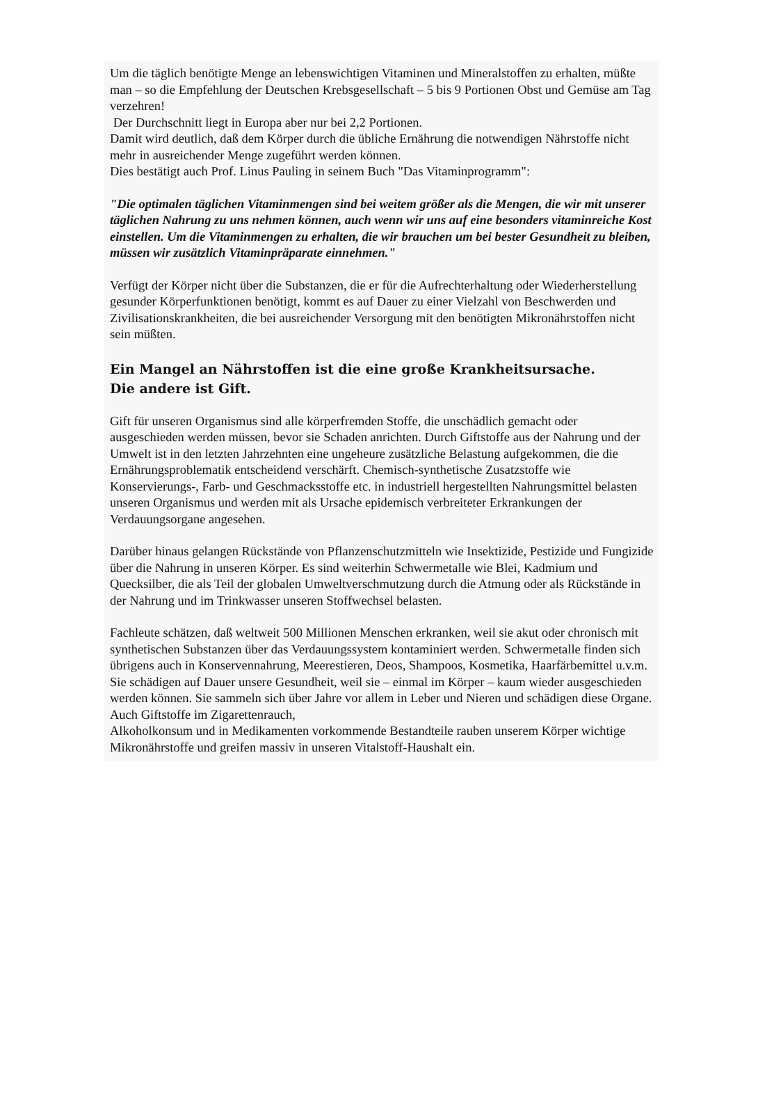Um die täglich benötigte Menge an lebenswichtigen Vitaminen und Mineralstoffen zu erhalten, müßte man – so die Empfehlung der Deutschen Krebsgesellschaft – 5 bis 9 Portionen Obst und Gemüse am Tag verzehren!
Der Durchschnitt liegt in Europa aber nur bei 2,2 Portionen.
Damit wird deutlich, daß dem Körper durch die übliche Ernährung die notwendigen Nährstoffe nicht mehr in ausreichender Menge zugeführt werden können.
Dies bestätigt auch Prof. Linus Pauling in seinem Buch "Das Vitaminprogramm":
"Die optimalen täglichen Vitaminmengen sind bei weitem größer als die Mengen, die wir mit unserer täglichen Nahrung zu uns nehmen können, auch wenn wir uns auf eine besonders vitaminreiche Kost einstellen. Um die Vitaminmengen zu erhalten, die wir brauchen um bei bester Gesundheit zu bleiben, müssen wir zusätzlich Vitaminpräparate einnehmen."
Verfügt der Körper nicht über die Substanzen, die er für die Aufrechterhaltung oder Wiederherstellung gesunder Körperfunktionen benötigt, kommt es auf Dauer zu einer Vielzahl von Beschwerden und Zivilisationskrankheiten, die bei ausreichender Versorgung mit den benötigten Mikronährstoffen nicht sein müßten.
Ein Mangel an Nährstoffen ist die eine große Krankheitsursache.
Die andere ist Gift.
Gift für unseren Organismus sind alle körperfremden Stoffe, die unschädlich gemacht oder ausgeschieden werden müssen, bevor sie Schaden anrichten. Durch Giftstoffe aus der Nahrung und der Umwelt ist in den letzten Jahrzehnten eine ungeheure zusätzliche Belastung aufgekommen, die die Ernährungsproblematik entscheidend verschärft. Chemisch-synthetische Zusatzstoffe wie Konservierungs-, Farb- und Geschmacksstoffe etc. in industriell hergestellten Nahrungsmittel belasten unseren Organismus und werden mit als Ursache epidemisch verbreiteter Erkrankungen der Verdauungsorgane angesehen.
Darüber hinaus gelangen Rückstände von Pflanzenschutzmitteln wie Insektizide, Pestizide und Fungizide über die Nahrung in unseren Körper. Es sind weiterhin Schwermetalle wie Blei, Kadmium und Quecksilber, die als Teil der globalen Umweltverschmutzung durch die Atmung oder als Rückstände in der Nahrung und im Trinkwasser unseren Stoffwechsel belasten.
Fachleute schätzen, daß weltweit 500 Millionen Menschen erkranken, weil sie akut oder chronisch mit synthetischen Substanzen über das Verdauungssystem kontaminiert werden. Schwermetalle finden sich übrigens auch in Konservennahrung, Meerestieren, Deos, Shampoos, Kosmetika, Haarfärbemittel u.v.m.
Sie schädigen auf Dauer unsere Gesundheit, weil sie – einmal im Körper – kaum wieder ausgeschieden werden können. Sie sammeln sich über Jahre vor allem in Leber und Nieren und schädigen diese Organe. Auch Giftstoffe im Zigarettenrauch,
Alkoholkonsum und in Medikamenten vorkommende Bestandteile rauben unserem Körper wichtige Mikronährstoffe und greifen massiv in unseren Vitalstoff-Haushalt ein.